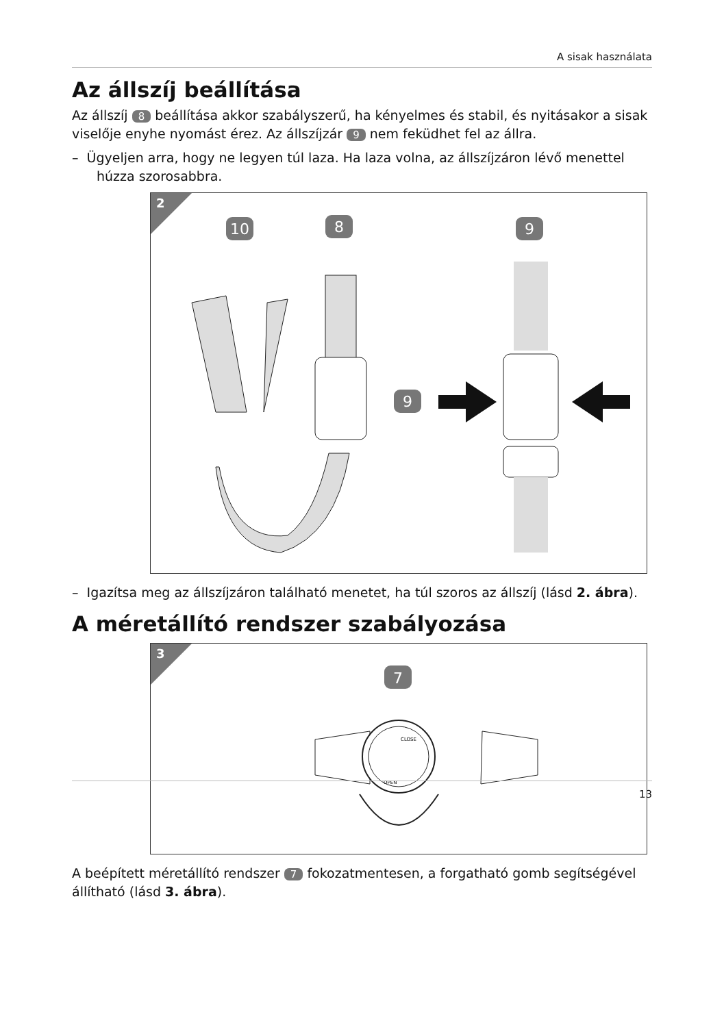A sisak használata
Az állszíj beállítása
Az állszíj 8 beállítása akkor szabályszerű, ha kényelmes és stabil, és nyitásakor a sisak viselője enyhe nyomást érez. Az állszíjzár 9 nem feküdhet fel az állra.
– Ügyeljen arra, hogy ne legyen túl laza. Ha laza volna, az állszíjzáron lévő menettel húzza szorosabbra.
2
10
8
9
9
– Igazítsa meg az állszíjzáron található menetet, ha túl szoros az állszíj (lásd 2. ábra).
A méretállító rendszer szabályozása
3
7
CLOSE
OPEN
A beépített méretállító rendszer 7 fokozatmentesen, a forgatható gomb segítségével állítható (lásd 3. ábra).
13